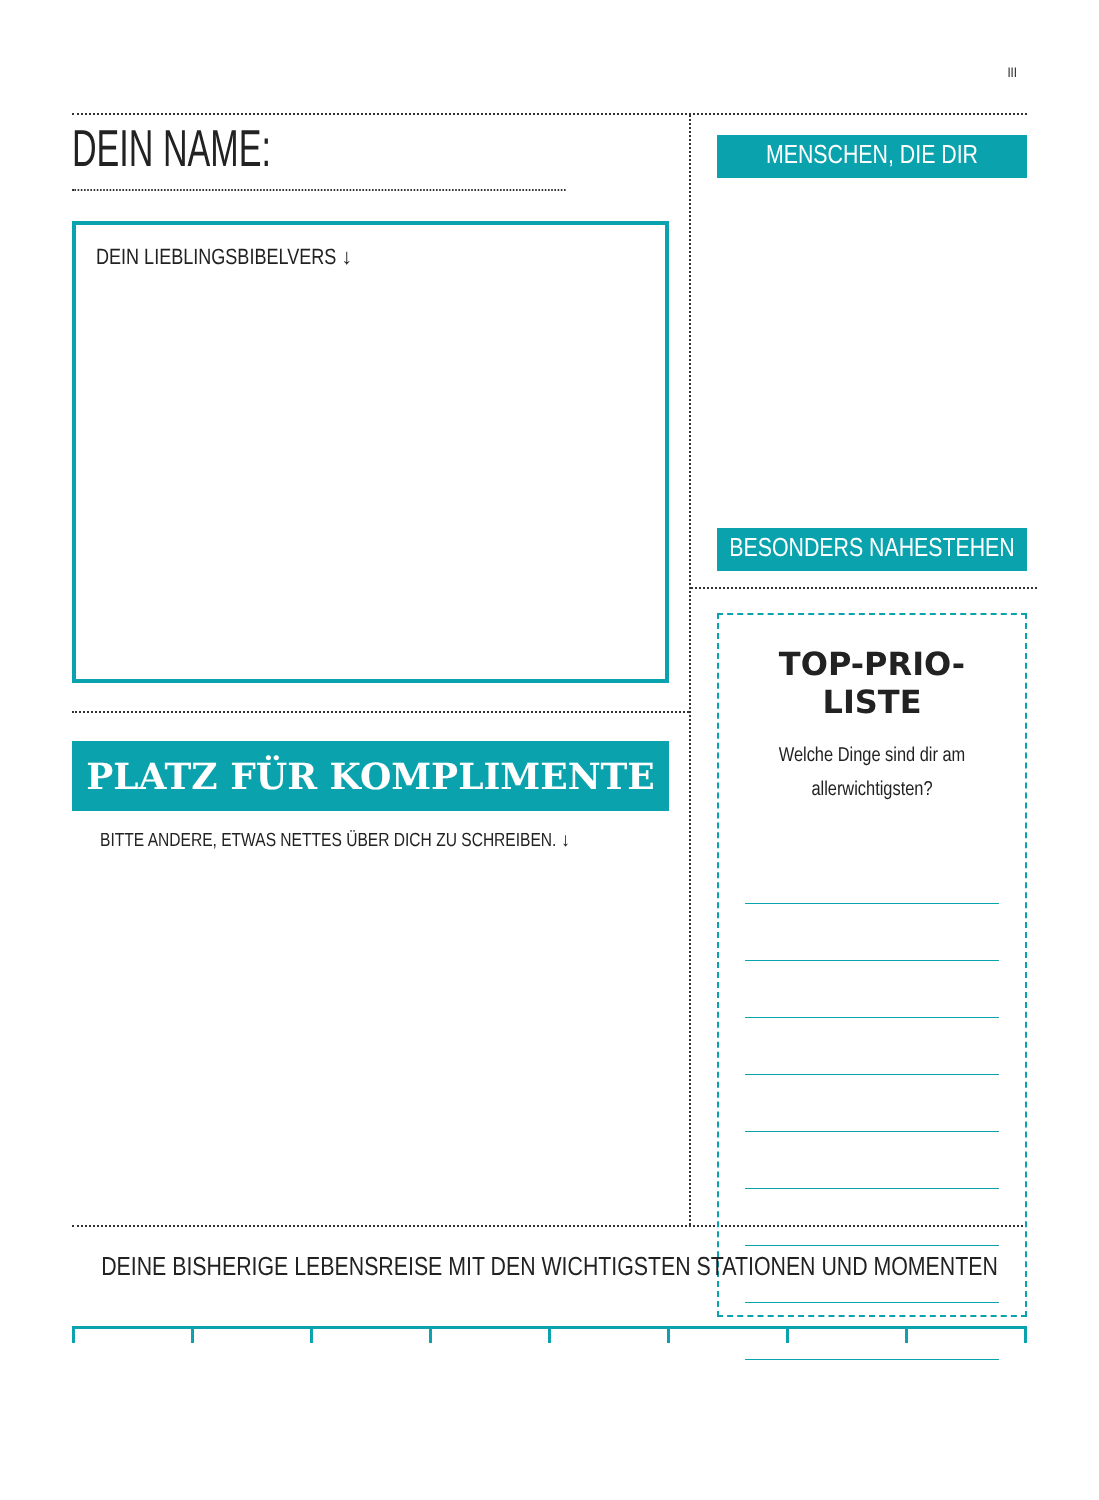III
DEIN NAME:
DEIN LIEBLINGSBIBELVERS ↓
PLATZ FÜR KOMPLIMENTE
BITTE ANDERE, ETWAS NETTES ÜBER DICH ZU SCHREIBEN. ↓
MENSCHEN, DIE DIR
BESONDERS NAHESTEHEN
TOP-PRIO-LISTE
Welche Dinge sind dir am
allerwichtigsten?
DEINE BISHERIGE LEBENSREISE MIT DEN WICHTIGSTEN STATIONEN UND MOMENTEN